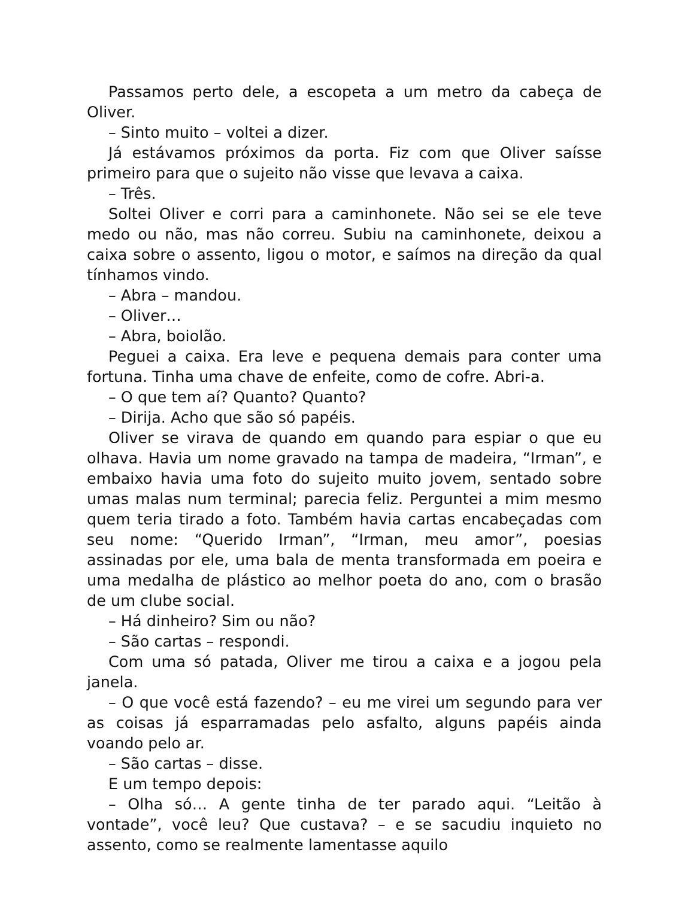Passamos perto dele, a escopeta a um metro da cabeça de Oliver.
– Sinto muito – voltei a dizer.
Já estávamos próximos da porta. Fiz com que Oliver saísse primeiro para que o sujeito não visse que levava a caixa.
– Três.
Soltei Oliver e corri para a caminhonete. Não sei se ele teve medo ou não, mas não correu. Subiu na caminhonete, deixou a caixa sobre o assento, ligou o motor, e saímos na direção da qual tínhamos vindo.
– Abra – mandou.
– Oliver…
– Abra, boiolão.
Peguei a caixa. Era leve e pequena demais para conter uma fortuna. Tinha uma chave de enfeite, como de cofre. Abri-a.
– O que tem aí? Quanto? Quanto?
– Dirija. Acho que são só papéis.
Oliver se virava de quando em quando para espiar o que eu olhava. Havia um nome gravado na tampa de madeira, “Irman”, e embaixo havia uma foto do sujeito muito jovem, sentado sobre umas malas num terminal; parecia feliz. Perguntei a mim mesmo quem teria tirado a foto. Também havia cartas encabeçadas com seu nome: “Querido Irman”, “Irman, meu amor”, poesias assinadas por ele, uma bala de menta transformada em poeira e uma medalha de plástico ao melhor poeta do ano, com o brasão de um clube social.
– Há dinheiro? Sim ou não?
– São cartas – respondi.
Com uma só patada, Oliver me tirou a caixa e a jogou pela janela.
– O que você está fazendo? – eu me virei um segundo para ver as coisas já esparramadas pelo asfalto, alguns papéis ainda voando pelo ar.
– São cartas – disse.
E um tempo depois:
– Olha só… A gente tinha de ter parado aqui. “Leitão à vontade”, você leu? Que custava? – e se sacudiu inquieto no assento, como se realmente lamentasse aquilo